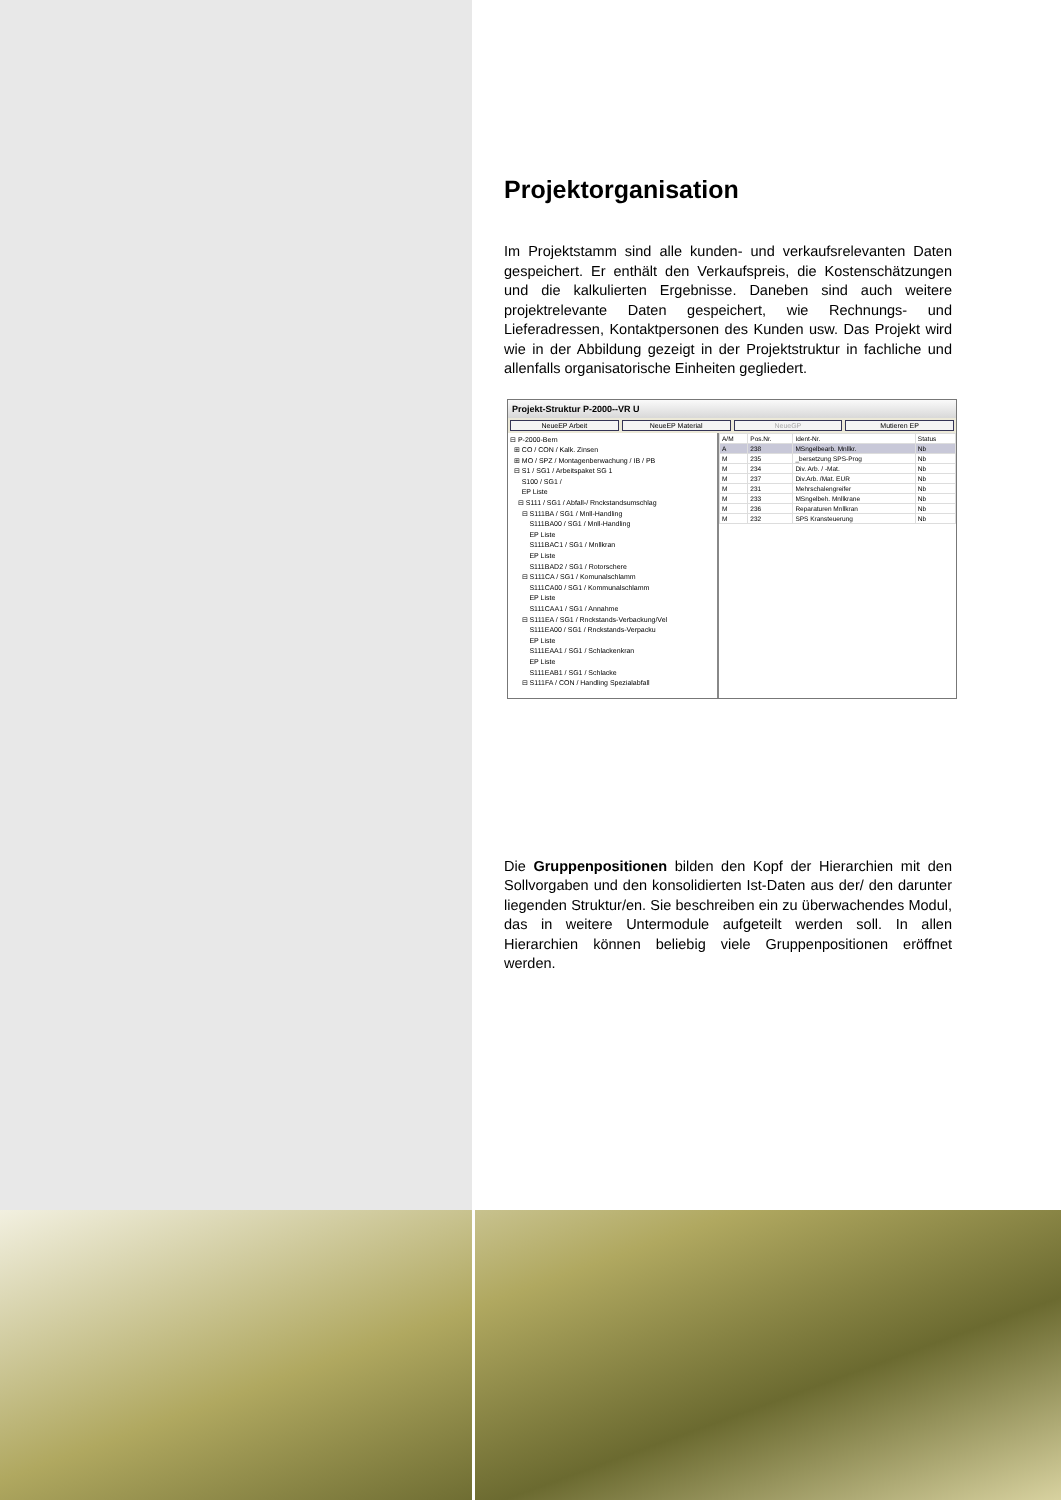Projektorganisation
Im Projektstamm sind alle kunden- und verkaufsrelevanten Daten gespeichert. Er enthält den Verkaufspreis, die Kostenschätzungen und die kalkulierten Ergebnisse. Daneben sind auch weitere projektrelevante Daten gespeichert, wie Rechnungs- und Lieferadressen, Kontaktpersonen des Kunden usw. Das Projekt wird wie in der Abbildung gezeigt in der Projektstruktur in fachliche und allenfalls organisatorische Einheiten gegliedert.
Projekt-Struktur P-2000--VR U
NeueEP Arbeit NeueEP Material NeueGP Mutieren EP
⊟ P-2000-Bern
⊞ CO / CON / Kalk. Zinsen
⊞ MO / SPZ / Montagenberwachung / IB / PB
⊟ S1 / SG1 / Arbeitspaket SG 1
S100 / SG1 /
EP Liste
⊟ S111 / SG1 / Abfall-/ Rnckstandsumschlag
⊟ S111BA / SG1 / Mnll-Handling
S111BA00 / SG1 / Mnll-Handling
EP Liste
S111BAC1 / SG1 / Mnllkran
EP Liste
S111BAD2 / SG1 / Rotorschere
⊟ S111CA / SG1 / Komunalschlamm
S111CA00 / SG1 / Kommunalschlamm
EP Liste
S111CAA1 / SG1 / Annahme
⊟ S111EA / SG1 / Rnckstands-Verbackung/Vel
S111EA00 / SG1 / Rnckstands-Verpacku
EP Liste
S111EAA1 / SG1 / Schlackenkran
EP Liste
S111EAB1 / SG1 / Schlacke
⊟ S111FA / CON / Handling Spezialabfall
| A/M | Pos.Nr. | Ident-Nr. | Status |
| --- | --- | --- | --- |
| A | 238 | MSngelbearb. Mnllkr. | Nb |
| M | 235 | _bersetzung SPS-Prog | Nb |
| M | 234 | Div. Arb. / -Mat. | Nb |
| M | 237 | Div.Arb. /Mat. EUR | Nb |
| M | 231 | Mehrschalengreifer | Nb |
| M | 233 | MSngelbeh. Mnllkrane | Nb |
| M | 236 | Reparaturen Mnllkran | Nb |
| M | 232 | SPS Kransteuerung | Nb |
Die Gruppenpositionen bilden den Kopf der Hierarchien mit den Sollvorgaben und den konsolidierten Ist-Daten aus der/ den darunter liegenden Struktur/en. Sie beschreiben ein zu überwachendes Modul, das in weitere Untermodule aufgeteilt werden soll. In allen Hierarchien können beliebig viele Gruppenpositionen eröffnet werden.